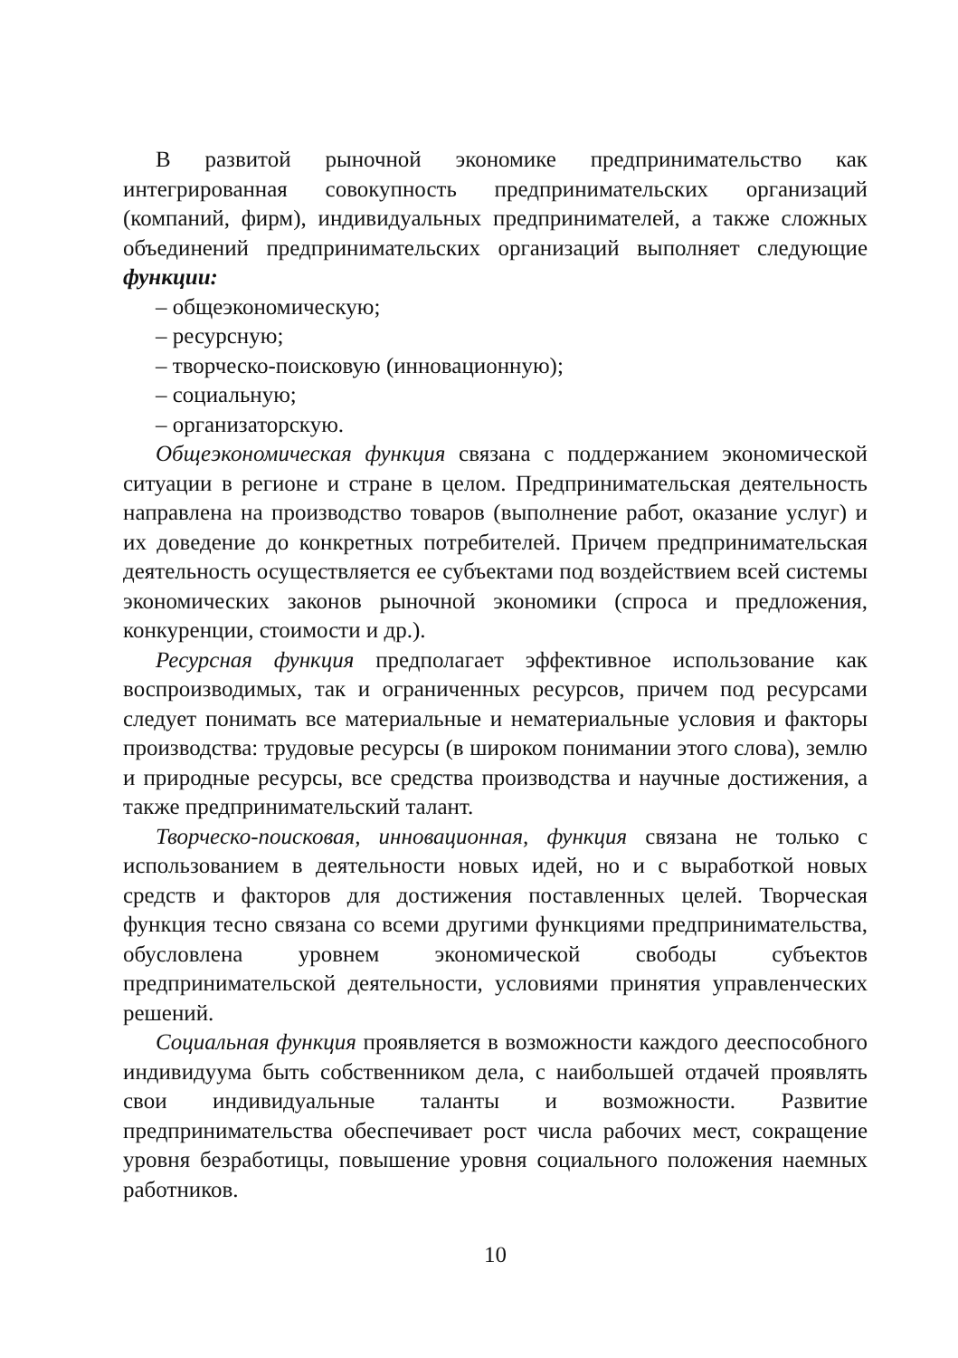В развитой рыночной экономике предпринимательство как интегрированная совокупность предпринимательских организаций (компаний, фирм), индивидуальных предпринимателей, а также сложных объединений предпринимательских организаций выполняет следующие функции:
– общеэкономическую;
– ресурсную;
– творческо-поисковую (инновационную);
– социальную;
– организаторскую.
Общеэкономическая функция связана с поддержанием экономической ситуации в регионе и стране в целом. Предпринимательская деятельность направлена на производство товаров (выполнение работ, оказание услуг) и их доведение до конкретных потребителей. Причем предпринимательская деятельность осуществляется ее субъектами под воздействием всей системы экономических законов рыночной экономики (спроса и предложения, конкуренции, стоимости и др.).
Ресурсная функция предполагает эффективное использование как воспроизводимых, так и ограниченных ресурсов, причем под ресурсами следует понимать все материальные и нематериальные условия и факторы производства: трудовые ресурсы (в широком понимании этого слова), землю и природные ресурсы, все средства производства и научные достижения, а также предпринимательский талант.
Творческо-поисковая, инновационная, функция связана не только с использованием в деятельности новых идей, но и с выработкой новых средств и факторов для достижения поставленных целей. Творческая функция тесно связана со всеми другими функциями предпринимательства, обусловлена уровнем экономической свободы субъектов предпринимательской деятельности, условиями принятия управленческих решений.
Социальная функция проявляется в возможности каждого дееспособного индивидуума быть собственником дела, с наибольшей отдачей проявлять свои индивидуальные таланты и возможности. Развитие предпринимательства обеспечивает рост числа рабочих мест, сокращение уровня безработицы, повышение уровня социального положения наемных работников.
10